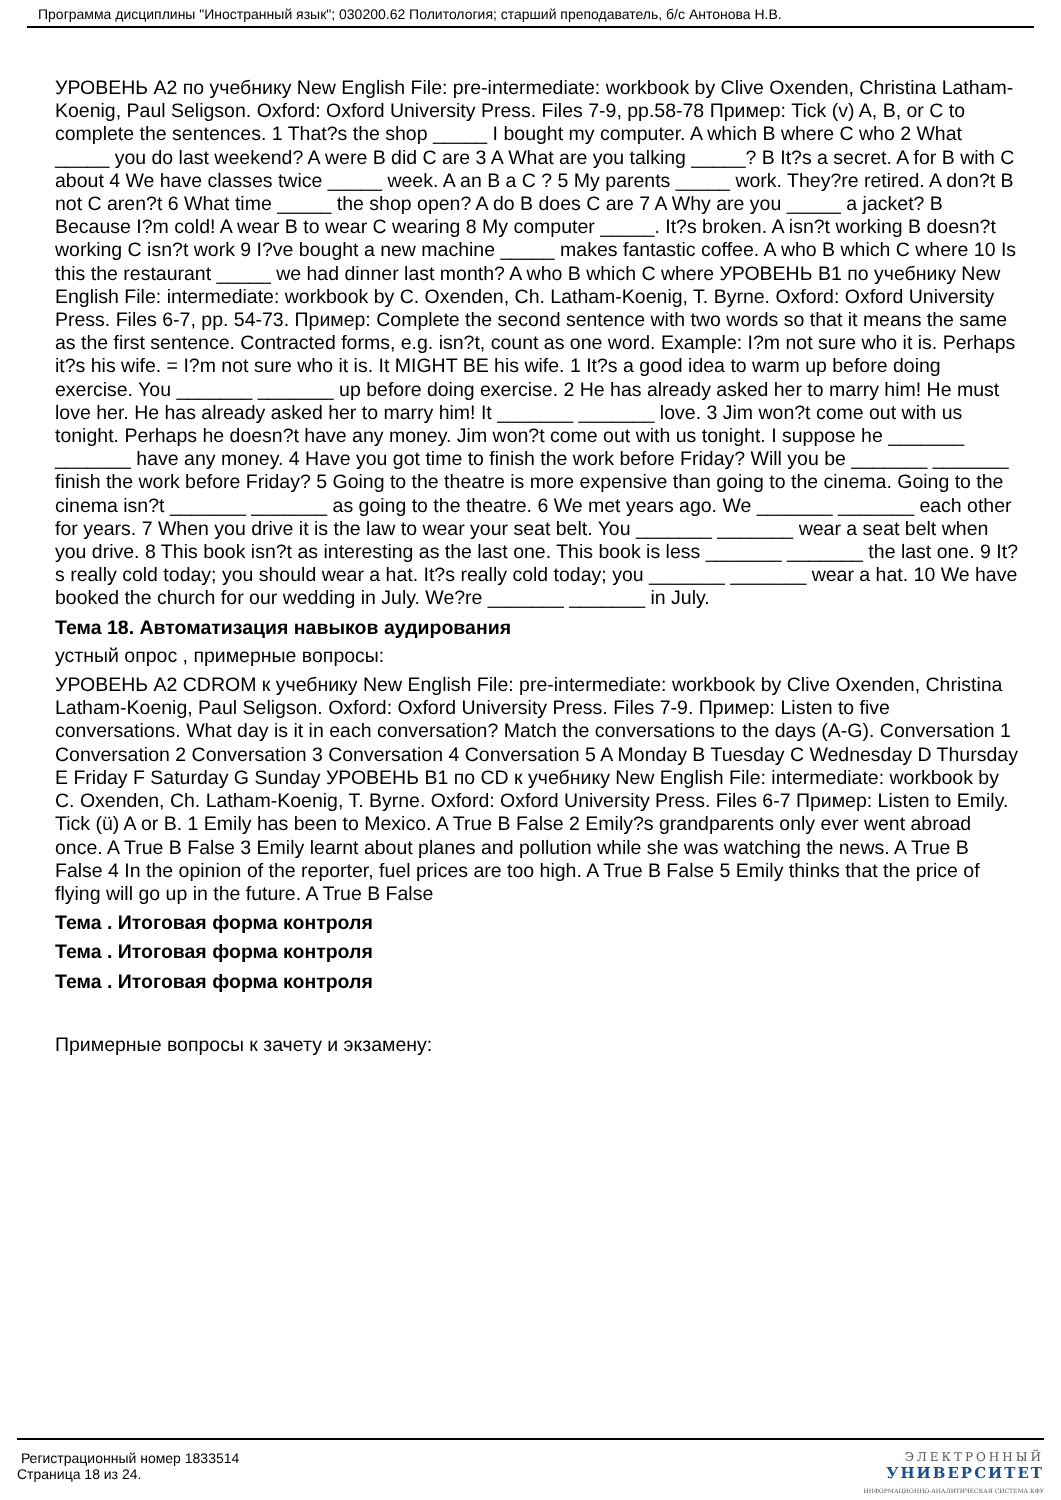Программа дисциплины "Иностранный язык"; 030200.62 Политология; старший преподаватель, б/с Антонова Н.В.
УРОВЕНЬ А2 по учебнику New English File: pre-intermediate: workbook by Clive Oxenden, Christina Latham-Koenig, Paul Seligson. Oxford: Oxford University Press. Files 7-9, pp.58-78 Пример: Tick (v) A, B, or C to complete the sentences. 1 That?s the shop _____ I bought my computer. A which B where C who 2 What _____ you do last weekend? A were B did C are 3 A What are you talking _____? B It?s a secret. A for B with C about 4 We have classes twice _____ week. A an B a C ? 5 My parents _____ work. They?re retired. A don?t B not C aren?t 6 What time _____ the shop open? A do B does C are 7 A Why are you _____ a jacket? B Because I?m cold! A wear B to wear C wearing 8 My computer _____. It?s broken. A isn?t working B doesn?t working C isn?t work 9 I?ve bought a new machine _____ makes fantastic coffee. A who B which C where 10 Is this the restaurant _____ we had dinner last month? A who B which C where УРОВЕНЬ В1 по учебнику New English File: intermediate: workbook by C. Oxenden, Ch. Latham-Koenig, T. Byrne. Oxford: Oxford University Press. Files 6-7, pp. 54-73. Пример: Complete the second sentence with two words so that it means the same as the first sentence. Contracted forms, e.g. isn?t, count as one word. Example: I?m not sure who it is. Perhaps it?s his wife. = I?m not sure who it is. It MIGHT BE his wife. 1 It?s a good idea to warm up before doing exercise. You _______ _______ up before doing exercise. 2 He has already asked her to marry him! He must love her. He has already asked her to marry him! It _______ _______ love. 3 Jim won?t come out with us tonight. Perhaps he doesn?t have any money. Jim won?t come out with us tonight. I suppose he _______ _______ have any money. 4 Have you got time to finish the work before Friday? Will you be _______ _______ finish the work before Friday? 5 Going to the theatre is more expensive than going to the cinema. Going to the cinema isn?t _______ _______ as going to the theatre. 6 We met years ago. We _______ _______ each other for years. 7 When you drive it is the law to wear your seat belt. You _______ _______ wear a seat belt when you drive. 8 This book isn?t as interesting as the last one. This book is less _______ _______ the last one. 9 It?s really cold today; you should wear a hat. It?s really cold today; you _______ _______ wear a hat. 10 We have booked the church for our wedding in July. We?re _______ _______ in July.
Тема 18. Автоматизация навыков аудирования
устный опрос , примерные вопросы:
УРОВЕНЬ А2 CDROM к учебнику New English File: pre-intermediate: workbook by Clive Oxenden, Christina Latham-Koenig, Paul Seligson. Oxford: Oxford University Press. Files 7-9. Пример: Listen to five conversations. What day is it in each conversation? Match the conversations to the days (A-G). Conversation 1 Conversation 2 Conversation 3 Conversation 4 Conversation 5 A Monday B Tuesday C Wednesday D Thursday E Friday F Saturday G Sunday УРОВЕНЬ В1 по CD к учебнику New English File: intermediate: workbook by C. Oxenden, Ch. Latham-Koenig, T. Byrne. Oxford: Oxford University Press. Files 6-7 Пример: Listen to Emily. Tick (ü) A or B. 1 Emily has been to Mexico. A True B False 2 Emily?s grandparents only ever went abroad once. A True B False 3 Emily learnt about planes and pollution while she was watching the news. A True B False 4 In the opinion of the reporter, fuel prices are too high. A True B False 5 Emily thinks that the price of flying will go up in the future. A True B False
Тема . Итоговая форма контроля
Тема . Итоговая форма контроля
Тема . Итоговая форма контроля
Примерные вопросы к зачету и экзамену:
Регистрационный номер 1833514
Страница 18 из 24.
ЭЛЕКТРОННЫЙ
УНИВЕРСИТЕТ
ИНФОРМАЦИОННО-АНАЛИТИЧЕСКАЯ СИСТЕМА КФУ